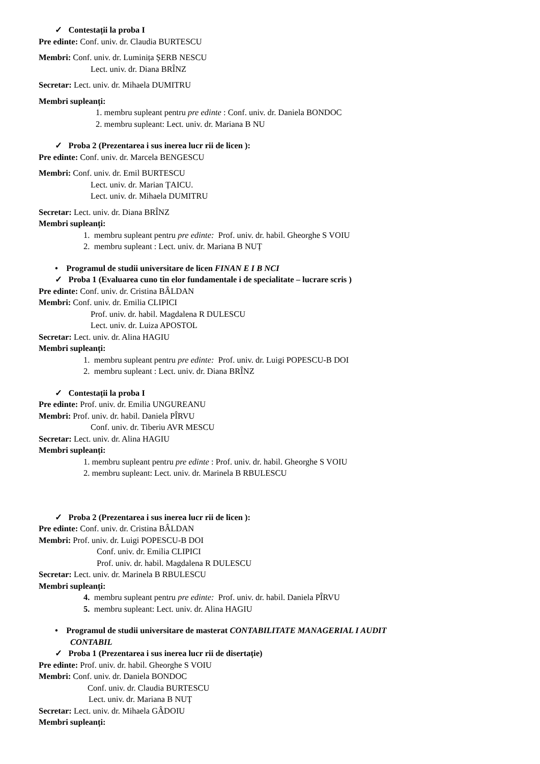✓ Contestații la proba I
Pre edinte: Conf. univ. dr. Claudia BURTESCU
Membri: Conf. univ. dr. Luminița ȘERB NESCU
Lect. univ. dr. Diana BRÎNZ
Secretar: Lect. univ. dr. Mihaela DUMITRU
Membri supleanți:
1. membru supleant pentru pre edinte : Conf. univ. dr. Daniela BONDOC
2. membru supleant: Lect. univ. dr. Mariana B NU
✓ Proba 2 (Prezentarea i sus inerea lucr rii de licen ):
Pre edinte: Conf. univ. dr. Marcela BENGESCU
Membri: Conf. univ. dr. Emil BURTESCU
Lect. univ. dr. Marian ȚAICU.
Lect. univ. dr. Mihaela DUMITRU
Secretar: Lect. univ. dr. Diana BRÎNZ
Membri supleanți:
1. membru supleant pentru pre edinte: Prof. univ. dr. habil. Gheorghe S VOIU
2. membru supleant : Lect. univ. dr. Mariana B NUȚ
• Programul de studii universitare de licen FINAN E I B NCI
✓ Proba 1 (Evaluarea cuno tin elor fundamentale i de specialitate – lucrare scris )
Pre edinte: Conf. univ. dr. Cristina BÂLDAN
Membri: Conf. univ. dr. Emilia CLIPICI
Prof. univ. dr. habil. Magdalena R DULESCU
Lect. univ. dr. Luiza APOSTOL
Secretar: Lect. univ. dr. Alina HAGIU
Membri supleanți:
1. membru supleant pentru pre edinte: Prof. univ. dr. Luigi POPESCU-B DOI
2. membru supleant : Lect. univ. dr. Diana BRÎNZ
✓ Contestații la proba I
Pre edinte: Prof. univ. dr. Emilia UNGUREANU
Membri: Prof. univ. dr. habil. Daniela PÎRVU
Conf. univ. dr. Tiberiu AVR MESCU
Secretar: Lect. univ. dr. Alina HAGIU
Membri supleanți:
1. membru supleant pentru pre edinte : Prof. univ. dr. habil. Gheorghe S VOIU
2. membru supleant: Lect. univ. dr. Marinela B RBULESCU
✓ Proba 2 (Prezentarea i sus inerea lucr rii de licen ):
Pre edinte: Conf. univ. dr. Cristina BÂLDAN
Membri: Prof. univ. dr. Luigi POPESCU-B DOI
Conf. univ. dr. Emilia CLIPICI
Prof. univ. dr. habil. Magdalena R DULESCU
Secretar: Lect. univ. dr. Marinela B RBULESCU
Membri supleanți:
4. membru supleant pentru pre edinte: Prof. univ. dr. habil. Daniela PÎRVU
5. membru supleant: Lect. univ. dr. Alina HAGIU
• Programul de studii universitare de masterat CONTABILITATE MANAGERIAL I AUDIT
CONTABIL
✓ Proba 1 (Prezentarea i sus inerea lucr rii de disertație)
Pre edinte: Prof. univ. dr. habil. Gheorghe S VOIU
Membri: Conf. univ. dr. Daniela BONDOC
Conf. univ. dr. Claudia BURTESCU
Lect. univ. dr. Mariana B NUȚ
Secretar: Lect. univ. dr. Mihaela GÂDOIU
Membri supleanți: